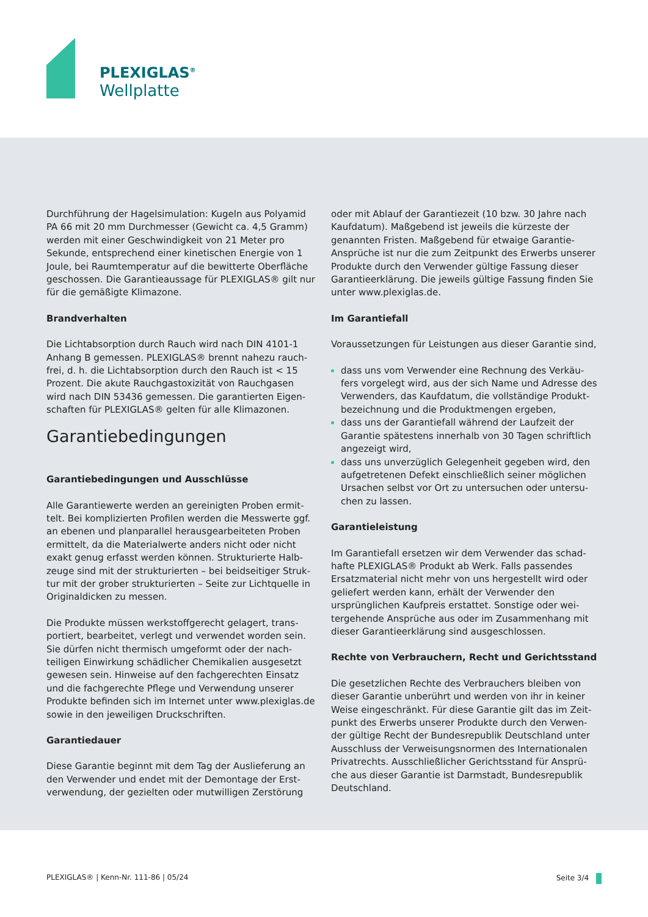PLEXIGLAS<sup>®</sup>
Wellplatte
Durchführung der Hagelsimulation: Kugeln aus Polyamid PA 66 mit 20 mm Durchmesser (Gewicht ca. 4,5 Gramm) werden mit einer Geschwindigkeit von 21 Meter pro Sekunde, entsprechend einer kinetischen Energie von 1 Joule, bei Raumtemperatur auf die bewitterte Oberfläche geschossen. Die Garantieaussage für PLEXIGLAS® gilt nur für die gemäßigte Klimazone.
Brandverhalten
Die Lichtabsorption durch Rauch wird nach DIN 4101-1 Anhang B gemessen. PLEXIGLAS® brennt nahezu rauch-frei, d. h. die Lichtabsorption durch den Rauch ist < 15 Prozent. Die akute Rauchgastoxizität von Rauchgasen wird nach DIN 53436 gemessen. Die garantierten Eigen-schaften für PLEXIGLAS® gelten für alle Klimazonen.
Garantiebedingungen
Garantiebedingungen und Ausschlüsse
Alle Garantiewerte werden an gereinigten Proben ermit-telt. Bei komplizierten Profilen werden die Messwerte ggf. an ebenen und planparallel herausgearbeiteten Proben ermittelt, da die Materialwerte anders nicht oder nicht exakt genug erfasst werden können. Strukturierte Halb-zeuge sind mit der strukturierten – bei beidseitiger Struk-tur mit der grober strukturierten – Seite zur Lichtquelle in Originaldicken zu messen.
Die Produkte müssen werkstoffgerecht gelagert, trans-portiert, bearbeitet, verlegt und verwendet worden sein. Sie dürfen nicht thermisch umgeformt oder der nach-teiligen Einwirkung schädlicher Chemikalien ausgesetzt gewesen sein. Hinweise auf den fachgerechten Einsatz und die fachgerechte Pflege und Verwendung unserer Produkte befinden sich im Internet unter www.plexiglas.de sowie in den jeweiligen Druckschriften.
Garantiedauer
Diese Garantie beginnt mit dem Tag der Auslieferung an den Verwender und endet mit der Demontage der Erst-verwendung, der gezielten oder mutwilligen Zerstörung
oder mit Ablauf der Garantiezeit (10 bzw. 30 Jahre nach Kaufdatum). Maßgebend ist jeweils die kürzeste der genannten Fristen. Maßgebend für etwaige Garantie-Ansprüche ist nur die zum Zeitpunkt des Erwerbs unserer Produkte durch den Verwender gültige Fassung dieser Garantieerklärung. Die jeweils gültige Fassung finden Sie unter www.plexiglas.de.
Im Garantiefall
Voraussetzungen für Leistungen aus dieser Garantie sind,
dass uns vom Verwender eine Rechnung des Verkäu-fers vorgelegt wird, aus der sich Name und Adresse des Verwenders, das Kaufdatum, die vollständige Produkt-bezeichnung und die Produktmengen ergeben,
dass uns der Garantiefall während der Laufzeit der Garantie spätestens innerhalb von 30 Tagen schriftlich angezeigt wird,
dass uns unverzüglich Gelegenheit gegeben wird, den aufgetretenen Defekt einschließlich seiner möglichen Ursachen selbst vor Ort zu untersuchen oder untersu-chen zu lassen.
Garantieleistung
Im Garantiefall ersetzen wir dem Verwender das schad-hafte PLEXIGLAS® Produkt ab Werk. Falls passendes Ersatzmaterial nicht mehr von uns hergestellt wird oder geliefert werden kann, erhält der Verwender den ursprünglichen Kaufpreis erstattet. Sonstige oder wei-tergehende Ansprüche aus oder im Zusammenhang mit dieser Garantieerklärung sind ausgeschlossen.
Rechte von Verbrauchern, Recht und Gerichtsstand
Die gesetzlichen Rechte des Verbrauchers bleiben von dieser Garantie unberührt und werden von ihr in keiner Weise eingeschränkt. Für diese Garantie gilt das im Zeit-punkt des Erwerbs unserer Produkte durch den Verwen-der gültige Recht der Bundesrepublik Deutschland unter Ausschluss der Verweisungsnormen des Internationalen Privatrechts. Ausschließlicher Gerichtsstand für Ansprü-che aus dieser Garantie ist Darmstadt, Bundesrepublik Deutschland.
PLEXIGLAS® | Kenn-Nr. 111-86 | 05/24 Seite 3/4